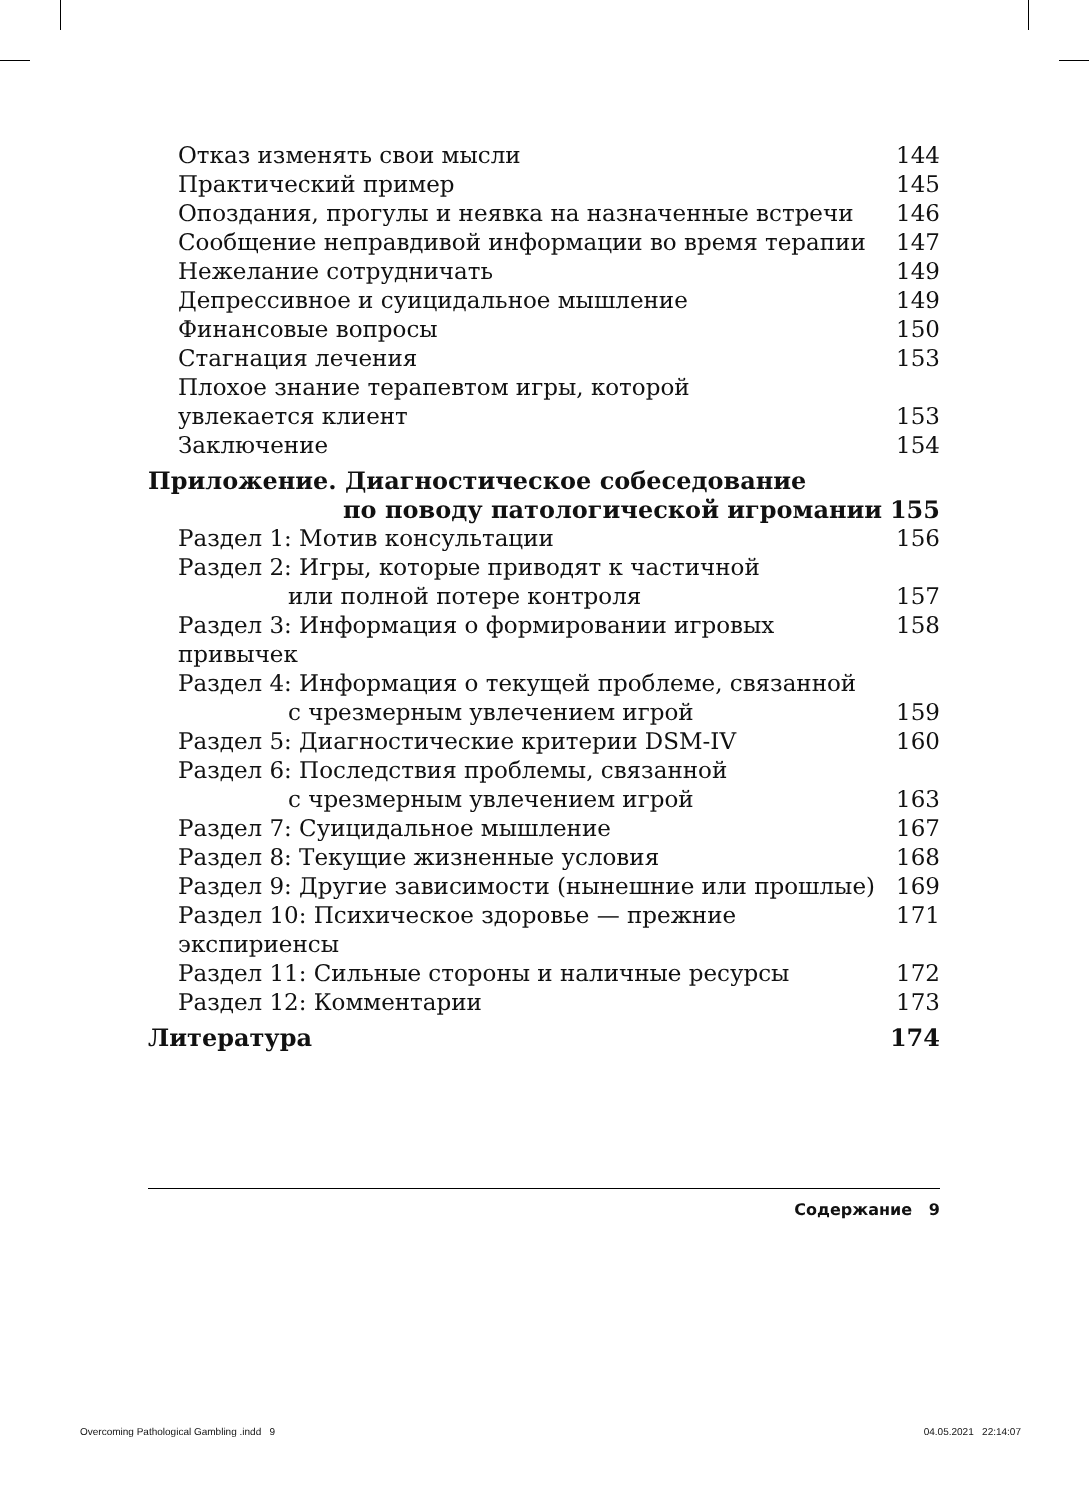Отказ изменять свои мысли 144
Практический пример 145
Опоздания, прогулы и неявка на назначенные встречи 146
Сообщение неправдивой информации во время терапии 147
Нежелание сотрудничать 149
Депрессивное и суицидальное мышление 149
Финансовые вопросы 150
Стагнация лечения 153
Плохое знание терапевтом игры, которой
увлекается клиент 153
Заключение 154
Приложение. Диагностическое собеседование
по поводу патологической игромании 155
Раздел 1: Мотив консультации 156
Раздел 2: Игры, которые приводят к частичной
или полной потере контроля 157
Раздел 3: Информация о формировании игровых привычек 158
Раздел 4: Информация о текущей проблеме, связанной
с чрезмерным увлечением игрой 159
Раздел 5: Диагностические критерии DSM-IV 160
Раздел 6: Последствия проблемы, связанной
с чрезмерным увлечением игрой 163
Раздел 7: Суицидальное мышление 167
Раздел 8: Текущие жизненные условия 168
Раздел 9: Другие зависимости (нынешние или прошлые) 169
Раздел 10: Психическое здоровье — прежние экспириенсы 171
Раздел 11: Сильные стороны и наличные ресурсы 172
Раздел 12: Комментарии 173
Литература 174
Содержание 9
Overcoming Pathological Gambling .indd 9 04.05.2021 22:14:07